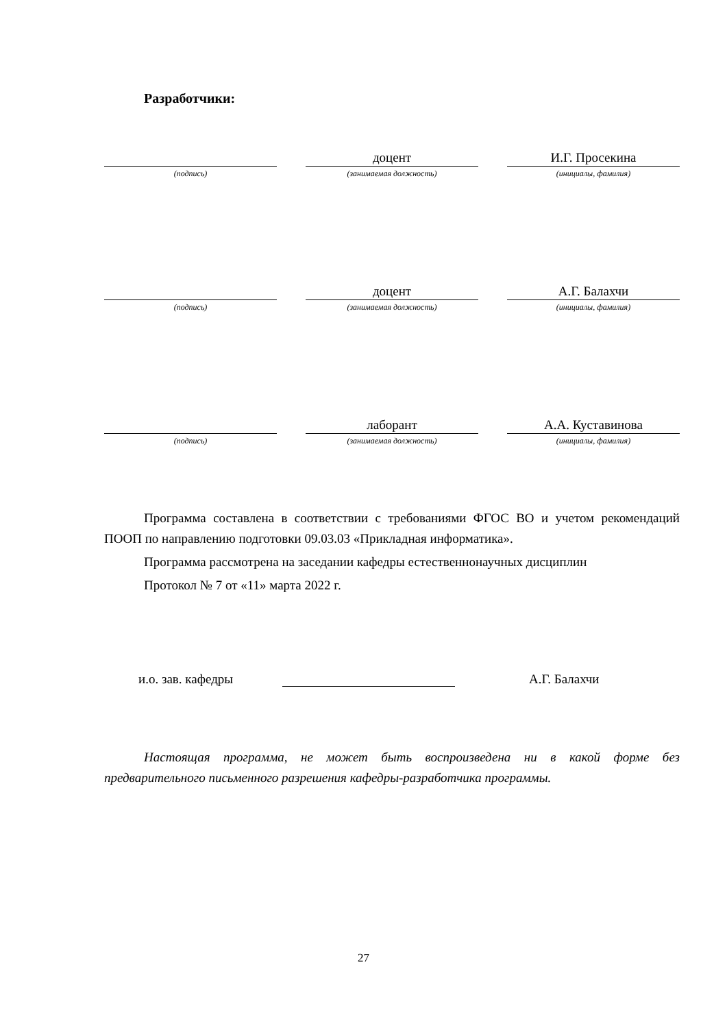Разработчики:
(подпись)
доцент
(занимаемая должность)
И.Г. Просекина
(инициалы, фамилия)
(подпись)
доцент
(занимаемая должность)
А.Г. Балахчи
(инициалы, фамилия)
(подпись)
лаборант
(занимаемая должность)
А.А. Куставинова
(инициалы, фамилия)
Программа составлена в соответствии с требованиями ФГОС ВО и учетом рекомендаций ПООП по направлению подготовки 09.03.03 «Прикладная информатика».
Программа рассмотрена на заседании кафедры естественнонаучных дисциплин
Протокол № 7 от «11» марта 2022 г.
и.о. зав. кафедры
А.Г. Балахчи
Настоящая программа, не может быть воспроизведена ни в какой форме без предварительного письменного разрешения кафедры-разработчика программы.
27